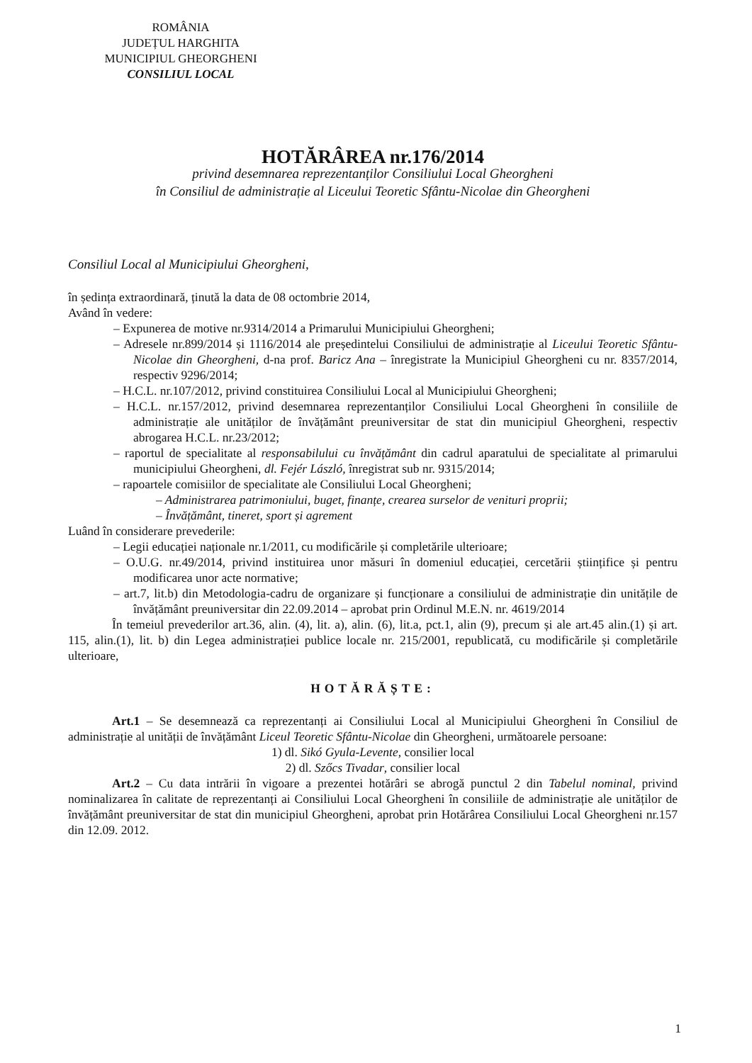ROMÂNIA
JUDEȚUL HARGHITA
MUNICIPIUL GHEORGHENI
CONSILIUL LOCAL
HOTĂRÂREA nr.176/2014
privind desemnarea reprezentanților Consiliului Local Gheorgheni
în Consiliul de administrație al Liceului Teoretic Sfântu-Nicolae din Gheorgheni
Consiliul Local al Municipiului Gheorgheni,
în ședința extraordinară, ținută la data de 08 octombrie 2014,
Având în vedere:
– Expunerea de motive nr.9314/2014 a Primarului Municipiului Gheorgheni;
– Adresele nr.899/2014 și 1116/2014 ale președintelui Consiliului de administrație al Liceului Teoretic Sfântu-Nicolae din Gheorgheni, d-na prof. Baricz Ana – înregistrate la Municipiul Gheorgheni cu nr. 8357/2014, respectiv 9296/2014;
– H.C.L. nr.107/2012, privind constituirea Consiliului Local al Municipiului Gheorgheni;
– H.C.L. nr.157/2012, privind desemnarea reprezentanților Consiliului Local Gheorgheni în consiliile de administrație ale unităților de învățământ preuniversitar de stat din municipiul Gheorgheni, respectiv abrogarea H.C.L. nr.23/2012;
– raportul de specialitate al responsabilului cu învățământ din cadrul aparatului de specialitate al primarului municipiului Gheorgheni, dl. Fejér László, înregistrat sub nr. 9315/2014;
– rapoartele comisiilor de specialitate ale Consiliului Local Gheorgheni;
– Administrarea patrimoniului, buget, finanțe, crearea surselor de venituri proprii;
– Învățământ, tineret, sport și agrement
Luând în considerare prevederile:
– Legii educației naționale nr.1/2011, cu modificările și completările ulterioare;
– O.U.G. nr.49/2014, privind instituirea unor măsuri în domeniul educației, cercetării științifice și pentru modificarea unor acte normative;
– art.7, lit.b) din Metodologia-cadru de organizare și funcționare a consiliului de administrație din unitățile de învățământ preuniversitar din 22.09.2014 – aprobat prin Ordinul M.E.N. nr. 4619/2014
În temeiul prevederilor art.36, alin. (4), lit. a), alin. (6), lit.a, pct.1, alin (9), precum și ale art.45 alin.(1) și art. 115, alin.(1), lit. b) din Legea administrației publice locale nr. 215/2001, republicată, cu modificările și completările ulterioare,
HOTĂRĂȘTE:
Art.1 – Se desemnează ca reprezentanți ai Consiliului Local al Municipiului Gheorgheni în Consiliul de administrație al unității de învățământ Liceul Teoretic Sfântu-Nicolae din Gheorgheni, următoarele persoane:
1) dl. Sikó Gyula-Levente, consilier local
2) dl. Szőcs Tivadar, consilier local
Art.2 – Cu data intrării în vigoare a prezentei hotărâri se abrogă punctul 2 din Tabelul nominal, privind nominalizarea în calitate de reprezentanți ai Consiliului Local Gheorgheni în consiliile de administrație ale unităților de învățământ preuniversitar de stat din municipiul Gheorgheni, aprobat prin Hotărârea Consiliului Local Gheorgheni nr.157 din 12.09. 2012.
1